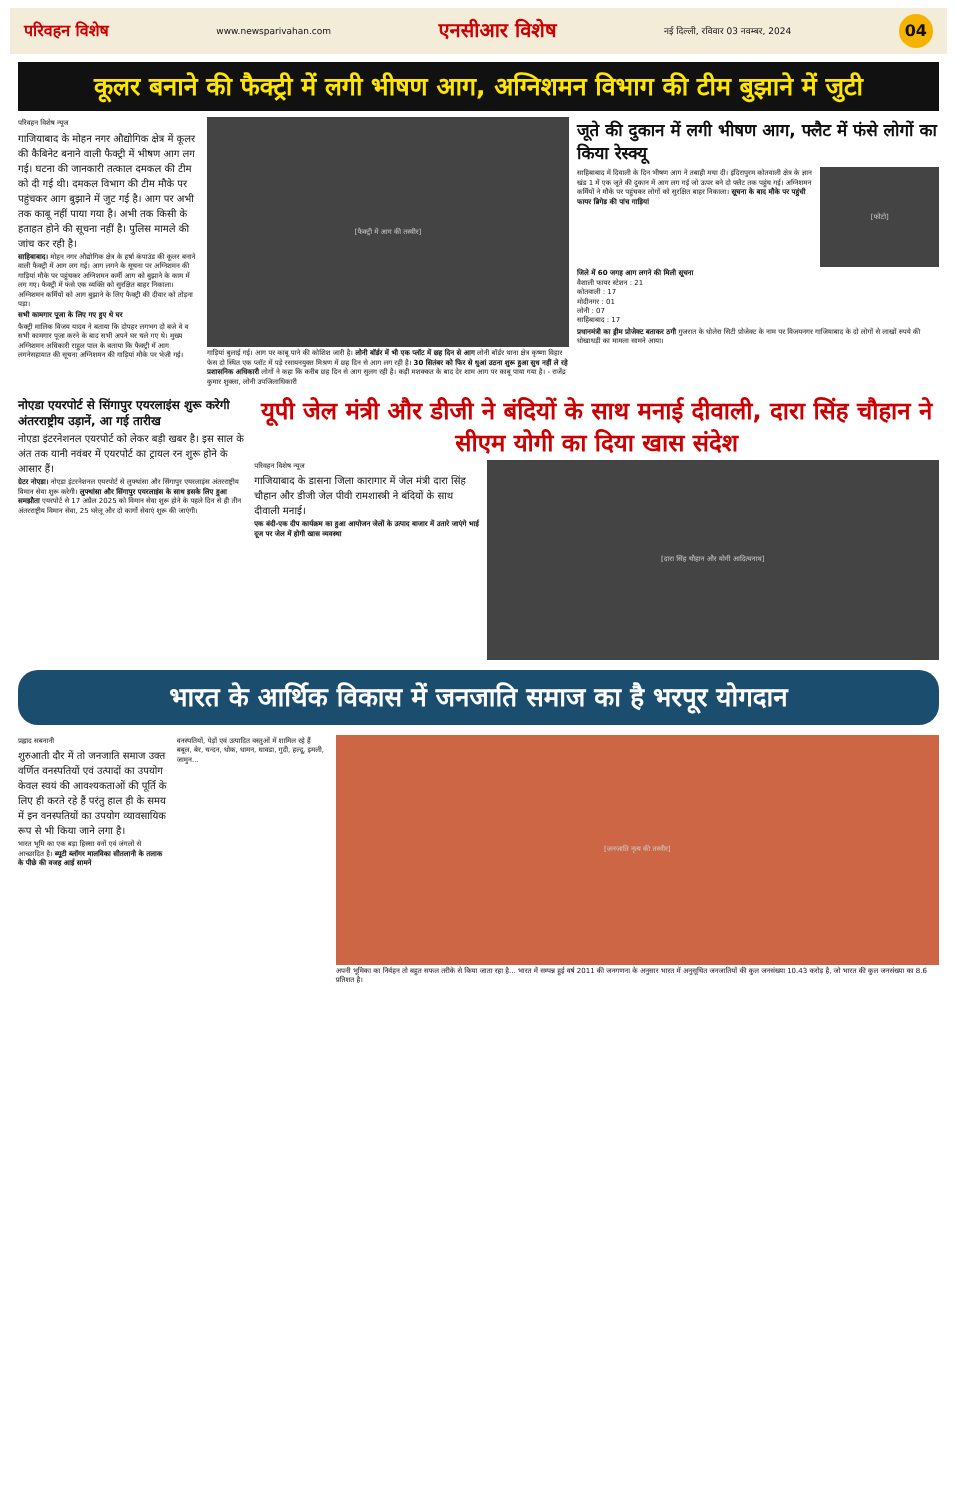परिवहन विशेष www.newsparivahan.com एनसीआर विशेष नई दिल्ली, रविवार 03 नवम्बर, 2024 04
कूलर बनाने की फैक्ट्री में लगी भीषण आग, अग्निशमन विभाग की टीम बुझाने में जुटी
परिवहन विशेष न्यूज
गाजियाबाद के मोहन नगर औद्योगिक क्षेत्र में कूलर की कैबिनेट बनाने वाली फैक्ट्री में भीषण आग लग गई। घटना की जानकारी तत्काल दमकल की टीम को दी गई थी। दमकल विभाग की टीम मौके पर पहुंचकर आग बुझाने में जुट गई है। आग पर अभी तक काबू नहीं पाया गया है। अभी तक किसी के हताहत होने की सूचना नहीं है। पुलिस मामले की जांच कर रही है।
साहिबाबाद। मोहन नगर औद्योगिक क्षेत्र के हर्षा कंपाउंड की कूलर बनाने वाली फैक्ट्री में आग लग गई। आग लगने के सूचना पर अग्निशमन की गाड़ियां मौके पर पहुंचकर अग्निशमन कर्मी आग को बुझाने के काम में लग गए। फैक्ट्री में फंसे एक व्यक्ति को सुरक्षित बाहर निकाला। अग्निशमन कर्मियों को आग बुझाने के लिए फैक्ट्री की दीवार को तोड़ना पड़ा।
सभी कामगार पूजा के लिए गए हुए थे घर
फैक्ट्री मालिक विजय यादव ने बताया कि दोपहर लगभग दो बजे वे व सभी कामगार पूजा करने के बाद सभी अपने घर चले गए थे। मुख्य अग्निशमन अधिकारी राहुल पाल के बताया कि फैक्ट्री में आग लगनेसहायात की सूचना अग्निशमन की गाड़ियां मौके पर भेजी गई।
[फैक्ट्री में आग की तस्वीर]
गाड़ियां बुलाई गई। आग पर काबू पाने की कोशिश जारी है। लोनी बॉर्डर में भी एक प्लॉट में छह दिन से आग लोनी बॉर्डर थाना क्षेत्र कृष्णा विहार फेस दो स्थित एक प्लॉट में पड़े रसायनयुक्त मिश्रण में छह दिन से आग लग रही है। 30 सितंबर को फिर से धुआं उठना शुरू हुआ सुध नहीं ले रहे प्रशासनिक अधिकारी लोगों ने कहा कि करीब छह दिन से आग सुलग रही है। कड़ी मशक्कत के बाद देर शाम आग पर काबू पाया गया है। - राजेंद्र कुमार शुक्ला, लोनी उपजिलाधिकारी
जूते की दुकान में लगी भीषण आग, फ्लैट में फंसे लोगों का किया रेस्क्यू
साहिबाबाद में दिवाली के दिन भीषण आग ने तबाही मचा दी। इंदिरापुरम कोतवाली क्षेत्र के ज्ञान खंड 1 में एक जूते की दुकान में आग लग गई जो ऊपर बने दो फ्लैट तक पहुंच गई। अग्निशमन कर्मियों ने मौके पर पहुंचकर लोगों को सुरक्षित बाहर निकाला। सूचना के बाद मौके पर पहुंची फायर ब्रिगेड की पांच गाड़ियां
[फोटो]
जिले में 60 जगह आग लगने की मिली सूचना
वैशाली फायर स्टेशन : 21
कोतवाली : 17
मोदीनगर : 01
लोनी : 07
साहिबाबाद : 17
प्रधानमंत्री का ड्रीम प्रोजेक्ट बताकर ठगी गुजरात के धोलेरा सिटी प्रोजेक्ट के नाम पर विजयनगर गाजियाबाद के दो लोगों से लाखों रुपये की धोखाधड़ी का मामला सामने आया।
नोएडा एयरपोर्ट से सिंगापुर एयरलाइंस शुरू करेगी अंतरराष्ट्रीय उड़ानें, आ गई तारीख
नोएडा इंटरनेशनल एयरपोर्ट को लेकर बड़ी खबर है। इस साल के अंत तक यानी नवंबर में एयरपोर्ट का ट्रायल रन शुरू होने के आसार हैं।
ग्रेटर नोएडा। नोएडा इंटरनेशनल एयरपोर्ट से लुफ्थांसा और सिंगापुर एयरलाइंस अंतरराष्ट्रीय विमान सेवा शुरू करेगी। लुफ्थांसा और सिंगापुर एयरलाइंस के साथ इसके लिए हुआ समझौता एयरपोर्ट से 17 अप्रैल 2025 को विमान सेवा शुरू होने के पहले दिन से ही तीन अंतरराष्ट्रीय विमान सेवा, 25 घरेलू और दो कार्गो सेवाएं शुरू की जाएंगी।
यूपी जेल मंत्री और डीजी ने बंदियों के साथ मनाई दीवाली, दारा सिंह चौहान ने सीएम योगी का दिया खास संदेश
परिवहन विशेष न्यूज
गाजियाबाद के डासना जिला कारागार में जेल मंत्री दारा सिंह चौहान और डीजी जेल पीवी रामशास्त्री ने बंदियों के साथ दीवाली मनाई।
एक बंदी-एक दीप कार्यक्रम का हुआ आयोजन जेलों के उत्पाद बाजार में उतारे जाएंगे भाई दूज पर जेल में होगी खास व्यवस्था
[दारा सिंह चौहान और योगी आदित्यनाथ]
भारत के आर्थिक विकास में जनजाति समाज का है भरपूर योगदान
प्रह्लाद सबनानी
शुरुआती दौर में तो जनजाति समाज उक्त वर्णित वनस्पतियों एवं उत्पादों का उपयोग केवल स्वयं की आवश्यकताओं की पूर्ति के लिए ही करते रहे हैं परंतु हाल ही के समय में इन वनस्पतियों का उपयोग व्यावसायिक रूप से भी किया जाने लगा है।
भारत भूमि का एक बड़ा हिस्सा वनों एवं जंगलों से आच्छादित है। ब्यूटी ब्लॉगर मालविका सीतलानी के तलाक के पीछे की वजह आई सामने
वनस्पतियों, पेड़ों एवं उत्पादित वस्तुओं में शामिल रहे हैं बबूल, बेर, चन्दन, धोक, धामन, धावडा, गुदी, हल्दू, इमली, जामुन...
[जनजाति नृत्य की तस्वीर]
अपनी भूमिका का निर्वहन तो बहुत सफल तरीके से किया जाता रहा है... भारत में सम्पन्न हुई वर्ष 2011 की जनगणना के अनुसार भारत में अनुसूचित जनजातियों की कुल जनसंख्या 10.43 करोड़ है, जो भारत की कुल जनसंख्या का 8.6 प्रतिशत है।